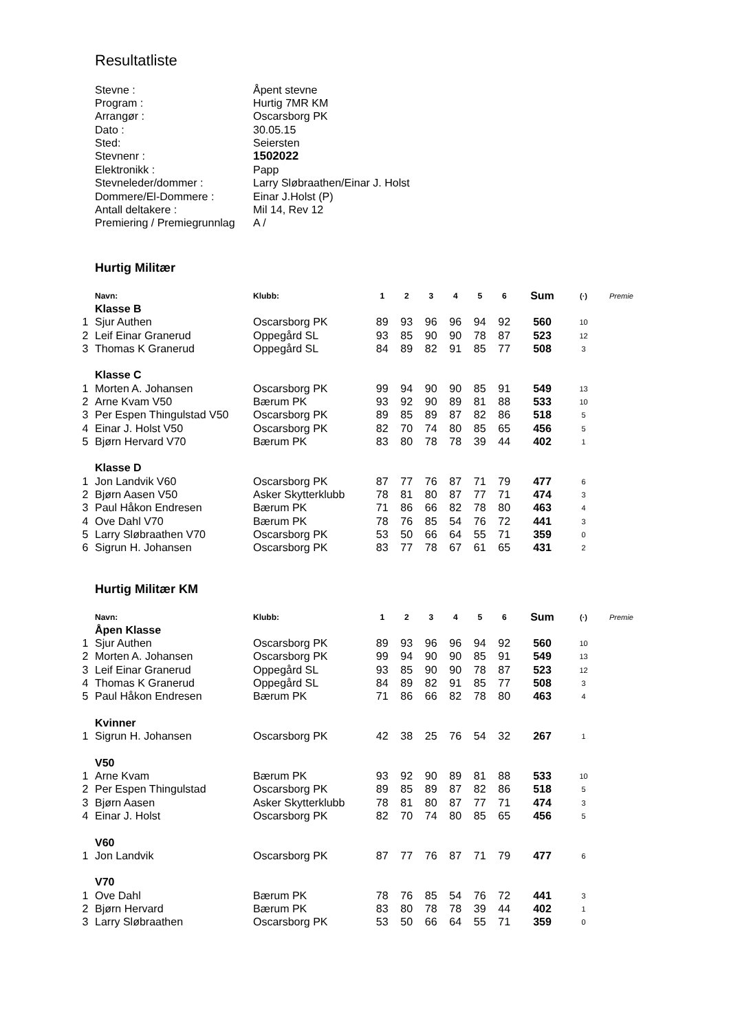Resultatliste
| Stevne : | Åpent stevne |
| Program : | Hurtig 7MR KM |
| Arrangør : | Oscarsborg PK |
| Dato : | 30.05.15 |
| Sted: | Seiersten |
| Stevnenr : | 1502022 |
| Elektronikk : | Papp |
| Stevneleder/dommer : | Larry Sløbraathen/Einar J. Holst |
| Dommere/El-Dommere : | Einar J.Holst (P) |
| Antall deltakere : | Mil 14, Rev 12 |
| Premiering / Premiegrunnlag | A / |
Hurtig Militær
| | Navn: | Klubb: | 1 | 2 | 3 | 4 | 5 | 6 | Sum | (·) | Premie |
| --- | --- | --- | --- | --- | --- | --- | --- | --- | --- | --- | --- |
| | Klasse B | | | | | | | | | | |
| 1 | Sjur Authen | Oscarsborg PK | 89 | 93 | 96 | 96 | 94 | 92 | 560 | 10 | |
| 2 | Leif Einar Granerud | Oppegård SL | 93 | 85 | 90 | 90 | 78 | 87 | 523 | 12 | |
| 3 | Thomas K Granerud | Oppegård SL | 84 | 89 | 82 | 91 | 85 | 77 | 508 | 3 | |
| | Klasse C | | | | | | | | | | |
| 1 | Morten A. Johansen | Oscarsborg PK | 99 | 94 | 90 | 90 | 85 | 91 | 549 | 13 | |
| 2 | Arne Kvam V50 | Bærum PK | 93 | 92 | 90 | 89 | 81 | 88 | 533 | 10 | |
| 3 | Per Espen Thingulstad V50 | Oscarsborg PK | 89 | 85 | 89 | 87 | 82 | 86 | 518 | 5 | |
| 4 | Einar J. Holst V50 | Oscarsborg PK | 82 | 70 | 74 | 80 | 85 | 65 | 456 | 5 | |
| 5 | Bjørn Hervard V70 | Bærum PK | 83 | 80 | 78 | 78 | 39 | 44 | 402 | 1 | |
| | Klasse D | | | | | | | | | | |
| 1 | Jon Landvik V60 | Oscarsborg PK | 87 | 77 | 76 | 87 | 71 | 79 | 477 | 6 | |
| 2 | Bjørn Aasen V50 | Asker Skytterklubb | 78 | 81 | 80 | 87 | 77 | 71 | 474 | 3 | |
| 3 | Paul Håkon Endresen | Bærum PK | 71 | 86 | 66 | 82 | 78 | 80 | 463 | 4 | |
| 4 | Ove Dahl V70 | Bærum PK | 78 | 76 | 85 | 54 | 76 | 72 | 441 | 3 | |
| 5 | Larry Sløbraathen V70 | Oscarsborg PK | 53 | 50 | 66 | 64 | 55 | 71 | 359 | 0 | |
| 6 | Sigrun H. Johansen | Oscarsborg PK | 83 | 77 | 78 | 67 | 61 | 65 | 431 | 2 | |
Hurtig Militær KM
| | Navn: | Klubb: | 1 | 2 | 3 | 4 | 5 | 6 | Sum | (·) | Premie |
| --- | --- | --- | --- | --- | --- | --- | --- | --- | --- | --- | --- |
| | Åpen Klasse | | | | | | | | | | |
| 1 | Sjur Authen | Oscarsborg PK | 89 | 93 | 96 | 96 | 94 | 92 | 560 | 10 | |
| 2 | Morten A. Johansen | Oscarsborg PK | 99 | 94 | 90 | 90 | 85 | 91 | 549 | 13 | |
| 3 | Leif Einar Granerud | Oppegård SL | 93 | 85 | 90 | 90 | 78 | 87 | 523 | 12 | |
| 4 | Thomas K Granerud | Oppegård SL | 84 | 89 | 82 | 91 | 85 | 77 | 508 | 3 | |
| 5 | Paul Håkon Endresen | Bærum PK | 71 | 86 | 66 | 82 | 78 | 80 | 463 | 4 | |
| | Kvinner | | | | | | | | | | |
| 1 | Sigrun H. Johansen | Oscarsborg PK | 42 | 38 | 25 | 76 | 54 | 32 | 267 | 1 | |
| | V50 | | | | | | | | | | |
| 1 | Arne Kvam | Bærum PK | 93 | 92 | 90 | 89 | 81 | 88 | 533 | 10 | |
| 2 | Per Espen Thingulstad | Oscarsborg PK | 89 | 85 | 89 | 87 | 82 | 86 | 518 | 5 | |
| 3 | Bjørn Aasen | Asker Skytterklubb | 78 | 81 | 80 | 87 | 77 | 71 | 474 | 3 | |
| 4 | Einar J. Holst | Oscarsborg PK | 82 | 70 | 74 | 80 | 85 | 65 | 456 | 5 | |
| | V60 | | | | | | | | | | |
| 1 | Jon Landvik | Oscarsborg PK | 87 | 77 | 76 | 87 | 71 | 79 | 477 | 6 | |
| | V70 | | | | | | | | | | |
| 1 | Ove Dahl | Bærum PK | 78 | 76 | 85 | 54 | 76 | 72 | 441 | 3 | |
| 2 | Bjørn Hervard | Bærum PK | 83 | 80 | 78 | 78 | 39 | 44 | 402 | 1 | |
| 3 | Larry Sløbraathen | Oscarsborg PK | 53 | 50 | 66 | 64 | 55 | 71 | 359 | 0 | |